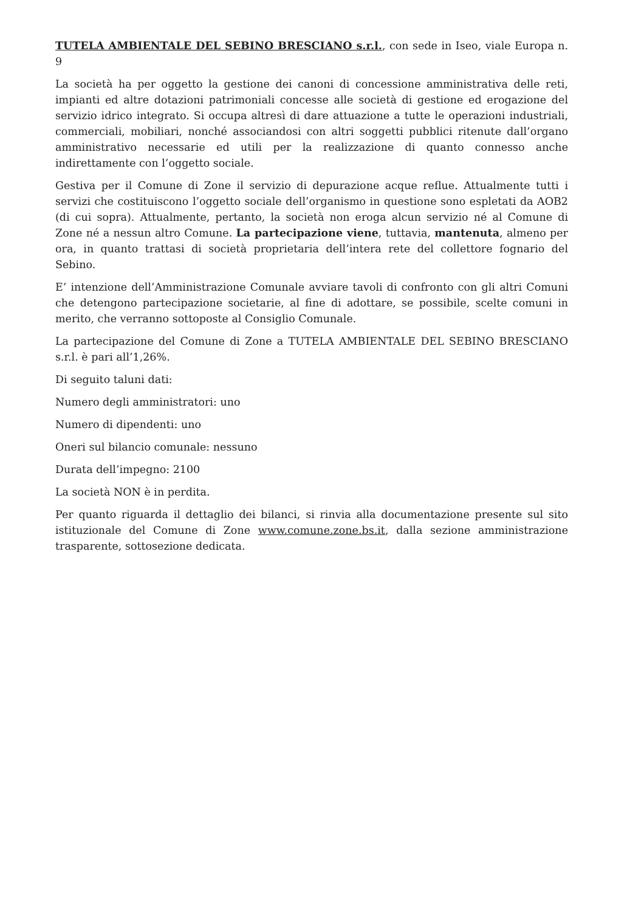TUTELA AMBIENTALE DEL SEBINO BRESCIANO s.r.l., con sede in Iseo, viale Europa n. 9
La società ha per oggetto la gestione dei canoni di concessione amministrativa delle reti, impianti ed altre dotazioni patrimoniali concesse alle società di gestione ed erogazione del servizio idrico integrato. Si occupa altresì di dare attuazione a tutte le operazioni industriali, commerciali, mobiliari, nonché associandosi con altri soggetti pubblici ritenute dall’organo amministrativo necessarie ed utili per la realizzazione di quanto connesso anche indirettamente con l’oggetto sociale.
Gestiva per il Comune di Zone il servizio di depurazione acque reflue. Attualmente tutti i servizi che costituiscono l’oggetto sociale dell’organismo in questione sono espletati da AOB2 (di cui sopra). Attualmente, pertanto, la società non eroga alcun servizio né al Comune di Zone né a nessun altro Comune. La partecipazione viene, tuttavia, mantenuta, almeno per ora, in quanto trattasi di società proprietaria dell’intera rete del collettore fognario del Sebino.
E’ intenzione dell’Amministrazione Comunale avviare tavoli di confronto con gli altri Comuni che detengono partecipazione societarie, al fine di adottare, se possibile, scelte comuni in merito, che verranno sottoposte al Consiglio Comunale.
La partecipazione del Comune di Zone a TUTELA AMBIENTALE DEL SEBINO BRESCIANO s.r.l. è pari all’1,26%.
Di seguito taluni dati:
Numero degli amministratori: uno
Numero di dipendenti: uno
Oneri sul bilancio comunale: nessuno
Durata dell’impegno: 2100
La società NON è in perdita.
Per quanto riguarda il dettaglio dei bilanci, si rinvia alla documentazione presente sul sito istituzionale del Comune di Zone www.comune.zone.bs.it, dalla sezione amministrazione trasparente, sottosezione dedicata.